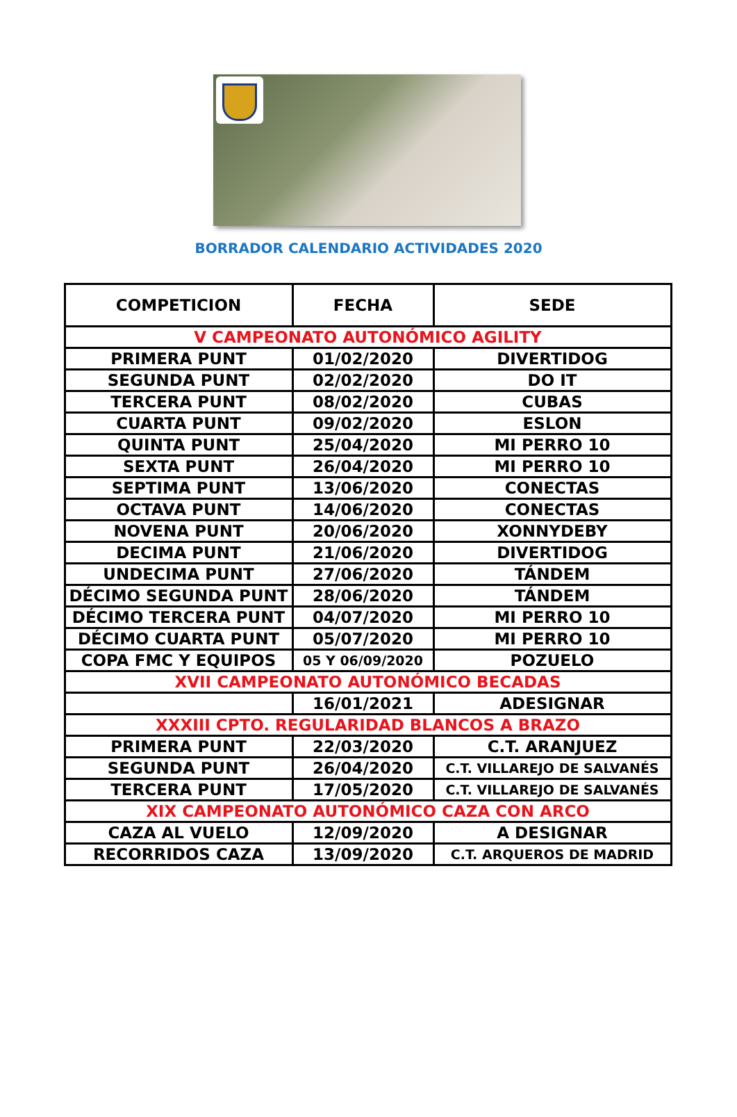BORRADOR CALENDARIO ACTIVIDADES 2020
| COMPETICION | FECHA | SEDE |
| --- | --- | --- |
| V CAMPEONATO AUTONÓMICO AGILITY | | |
| PRIMERA PUNT | 01/02/2020 | DIVERTIDOG |
| SEGUNDA PUNT | 02/02/2020 | DO IT |
| TERCERA PUNT | 08/02/2020 | CUBAS |
| CUARTA PUNT | 09/02/2020 | ESLON |
| QUINTA PUNT | 25/04/2020 | MI PERRO 10 |
| SEXTA PUNT | 26/04/2020 | MI PERRO 10 |
| SEPTIMA PUNT | 13/06/2020 | CONECTAS |
| OCTAVA PUNT | 14/06/2020 | CONECTAS |
| NOVENA PUNT | 20/06/2020 | XONNYDEBY |
| DECIMA PUNT | 21/06/2020 | DIVERTIDOG |
| UNDECIMA PUNT | 27/06/2020 | TÁNDEM |
| DÉCIMO SEGUNDA PUNT | 28/06/2020 | TÁNDEM |
| DÉCIMO TERCERA PUNT | 04/07/2020 | MI PERRO 10 |
| DÉCIMO CUARTA PUNT | 05/07/2020 | MI PERRO 10 |
| COPA FMC Y EQUIPOS | 05 Y 06/09/2020 | POZUELO |
| XVII CAMPEONATO AUTONÓMICO BECADAS | | |
| | 16/01/2021 | ADESIGNAR |
| XXXIII CPTO. REGULARIDAD BLANCOS A BRAZO | | |
| PRIMERA PUNT | 22/03/2020 | C.T. ARANJUEZ |
| SEGUNDA PUNT | 26/04/2020 | C.T. VILLAREJO DE SALVANÉS |
| TERCERA PUNT | 17/05/2020 | C.T. VILLAREJO DE SALVANÉS |
| XIX CAMPEONATO AUTONÓMICO CAZA CON ARCO | | |
| CAZA AL VUELO | 12/09/2020 | A DESIGNAR |
| RECORRIDOS CAZA | 13/09/2020 | C.T. ARQUEROS DE MADRID |